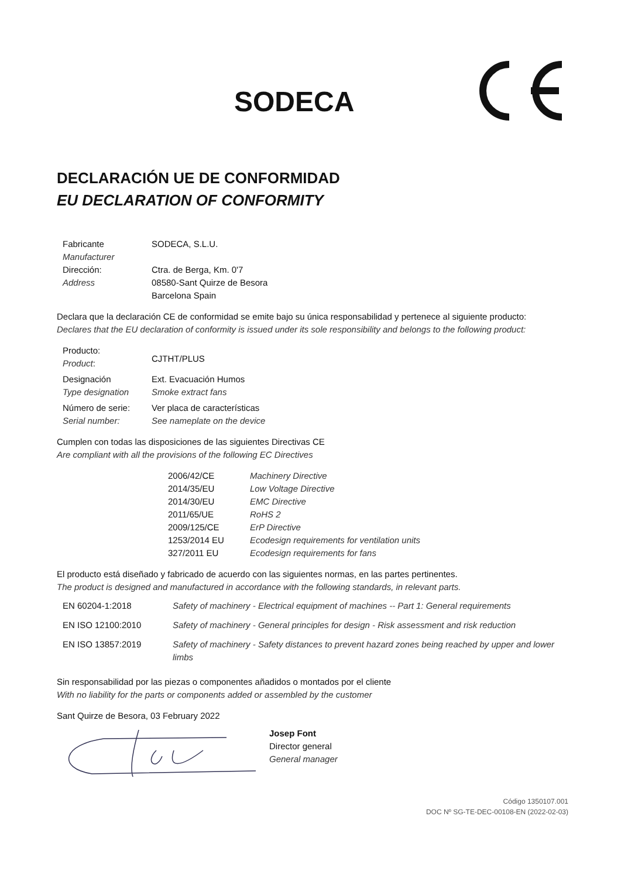SODECA
DECLARACIÓN UE DE CONFORMIDAD
EU DECLARATION OF CONFORMITY
| Fabricante Manufacturer | SODECA, S.L.U. |
| Dirección: Address | Ctra. de Berga, Km. 0'7 08580-Sant Quirze de Besora Barcelona Spain |
Declara que la declaración CE de conformidad se emite bajo su única responsabilidad y pertenece al siguiente producto:
Declares that the EU declaration of conformity is issued under its sole responsibility and belongs to the following product:
| Producto: Product : | CJTHT/PLUS |
| Designación Type designation | Ext. Evacuación Humos Smoke extract fans |
| Número de serie: Serial number: | Ver placa de características See nameplate on the device |
Cumplen con todas las disposiciones de las siguientes Directivas CE
Are compliant with all the provisions of the following EC Directives
| 2006/42/CE | Machinery Directive |
| 2014/35/EU | Low Voltage Directive |
| 2014/30/EU | EMC Directive |
| 2011/65/UE | RoHS 2 |
| 2009/125/CE | ErP Directive |
| 1253/2014 EU | Ecodesign requirements for ventilation units |
| 327/2011 EU | Ecodesign requirements for fans |
El producto está diseñado y fabricado de acuerdo con las siguientes normas, en las partes pertinentes.
The product is designed and manufactured in accordance with the following standards, in relevant parts.
| EN 60204-1:2018 | Safety of machinery - Electrical equipment of machines -- Part 1: General requirements |
| EN ISO 12100:2010 | Safety of machinery - General principles for design - Risk assessment and risk reduction |
| EN ISO 13857:2019 | Safety of machinery - Safety distances to prevent hazard zones being reached by upper and lower limbs |
Sin responsabilidad por las piezas o componentes añadidos o montados por el cliente
With no liability for the parts or components added or assembled by the customer
Sant Quirze de Besora, 03 February 2022
Josep Font
Director general
General manager
Código 1350107.001
DOC Nº SG-TE-DEC-00108-EN (2022-02-03)